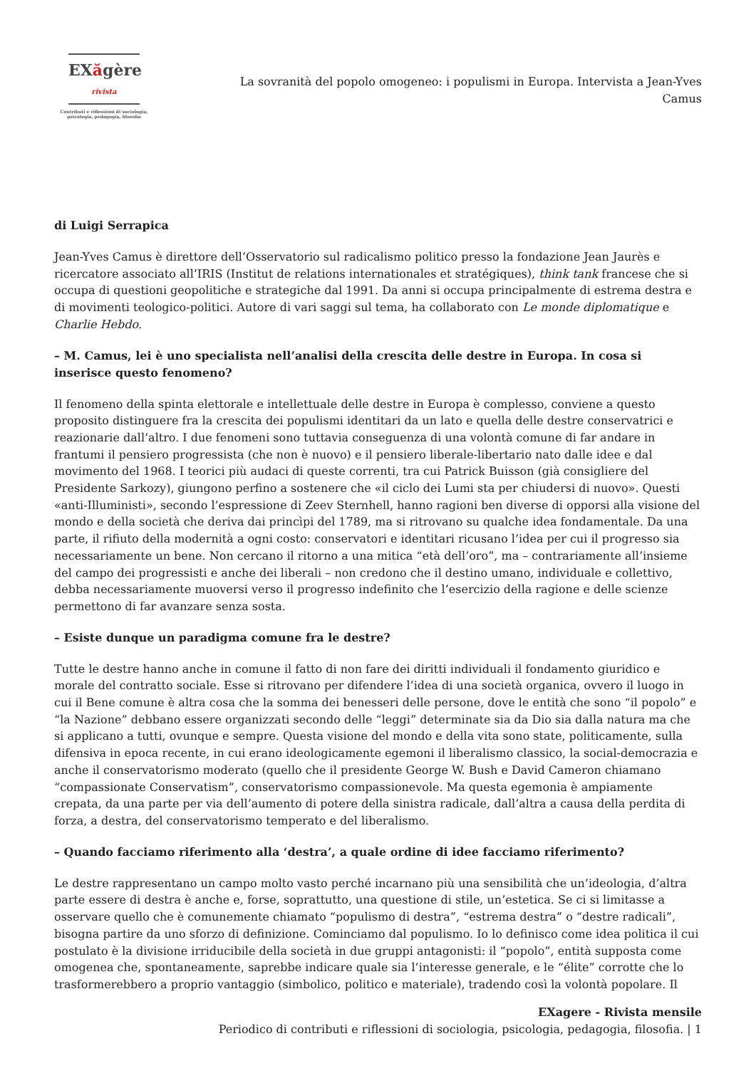EXăgère rivista
Contributi e riflessioni di sociologia,
psicologia, pedagogia, filosofia
La sovranità del popolo omogeneo: i populismi in Europa. Intervista a Jean-Yves Camus
di Luigi Serrapica
Jean-Yves Camus è direttore dell’Osservatorio sul radicalismo politico presso la fondazione Jean Jaurès e ricercatore associato all’IRIS (Institut de relations internationales et stratégiques), think tank francese che si occupa di questioni geopolitiche e strategiche dal 1991. Da anni si occupa principalmente di estrema destra e di movimenti teologico-politici. Autore di vari saggi sul tema, ha collaborato con Le monde diplomatique e Charlie Hebdo.
– M. Camus, lei è uno specialista nell’analisi della crescita delle destre in Europa. In cosa si inserisce questo fenomeno?
Il fenomeno della spinta elettorale e intellettuale delle destre in Europa è complesso, conviene a questo proposito distinguere fra la crescita dei populismi identitari da un lato e quella delle destre conservatrici e reazionarie dall’altro. I due fenomeni sono tuttavia conseguenza di una volontà comune di far andare in frantumi il pensiero progressista (che non è nuovo) e il pensiero liberale-libertario nato dalle idee e dal movimento del 1968. I teorici più audaci di queste correnti, tra cui Patrick Buisson (già consigliere del Presidente Sarkozy), giungono perfino a sostenere che «il ciclo dei Lumi sta per chiudersi di nuovo». Questi «anti-Illuministi», secondo l’espressione di Zeev Sternhell, hanno ragioni ben diverse di opporsi alla visione del mondo e della società che deriva dai princìpi del 1789, ma si ritrovano su qualche idea fondamentale. Da una parte, il rifiuto della modernità a ogni costo: conservatori e identitari ricusano l’idea per cui il progresso sia necessariamente un bene. Non cercano il ritorno a una mitica “età dell’oro”, ma – contrariamente all’insieme del campo dei progressisti e anche dei liberali – non credono che il destino umano, individuale e collettivo, debba necessariamente muoversi verso il progresso indefinito che l’esercizio della ragione e delle scienze permettono di far avanzare senza sosta.
– Esiste dunque un paradigma comune fra le destre?
Tutte le destre hanno anche in comune il fatto di non fare dei diritti individuali il fondamento giuridico e morale del contratto sociale. Esse si ritrovano per difendere l’idea di una società organica, ovvero il luogo in cui il Bene comune è altra cosa che la somma dei benesseri delle persone, dove le entità che sono “il popolo” e “la Nazione” debbano essere organizzati secondo delle “leggi” determinate sia da Dio sia dalla natura ma che si applicano a tutti, ovunque e sempre. Questa visione del mondo e della vita sono state, politicamente, sulla difensiva in epoca recente, in cui erano ideologicamente egemoni il liberalismo classico, la social-democrazia e anche il conservatorismo moderato (quello che il presidente George W. Bush e David Cameron chiamano “compassionate Conservatism”, conservatorismo compassionevole. Ma questa egemonia è ampiamente crepata, da una parte per via dell’aumento di potere della sinistra radicale, dall’altra a causa della perdita di forza, a destra, del conservatorismo temperato e del liberalismo.
– Quando facciamo riferimento alla ‘destra’, a quale ordine di idee facciamo riferimento?
Le destre rappresentano un campo molto vasto perché incarnano più una sensibilità che un’ideologia, d’altra parte essere di destra è anche e, forse, soprattutto, una questione di stile, un’estetica. Se ci si limitasse a osservare quello che è comunemente chiamato “populismo di destra”, “estrema destra” o “destre radicali”, bisogna partire da uno sforzo di definizione. Cominciamo dal populismo. Io lo definisco come idea politica il cui postulato è la divisione irriducibile della società in due gruppi antagonisti: il “popolo”, entità supposta come omogenea che, spontaneamente, saprebbe indicare quale sia l’interesse generale, e le “élite” corrotte che lo trasformerebbero a proprio vantaggio (simbolico, politico e materiale), tradendo così la volontà popolare. Il
EXagere - Rivista mensile
Periodico di contributi e riflessioni di sociologia, psicologia, pedagogia, filosofia. | 1